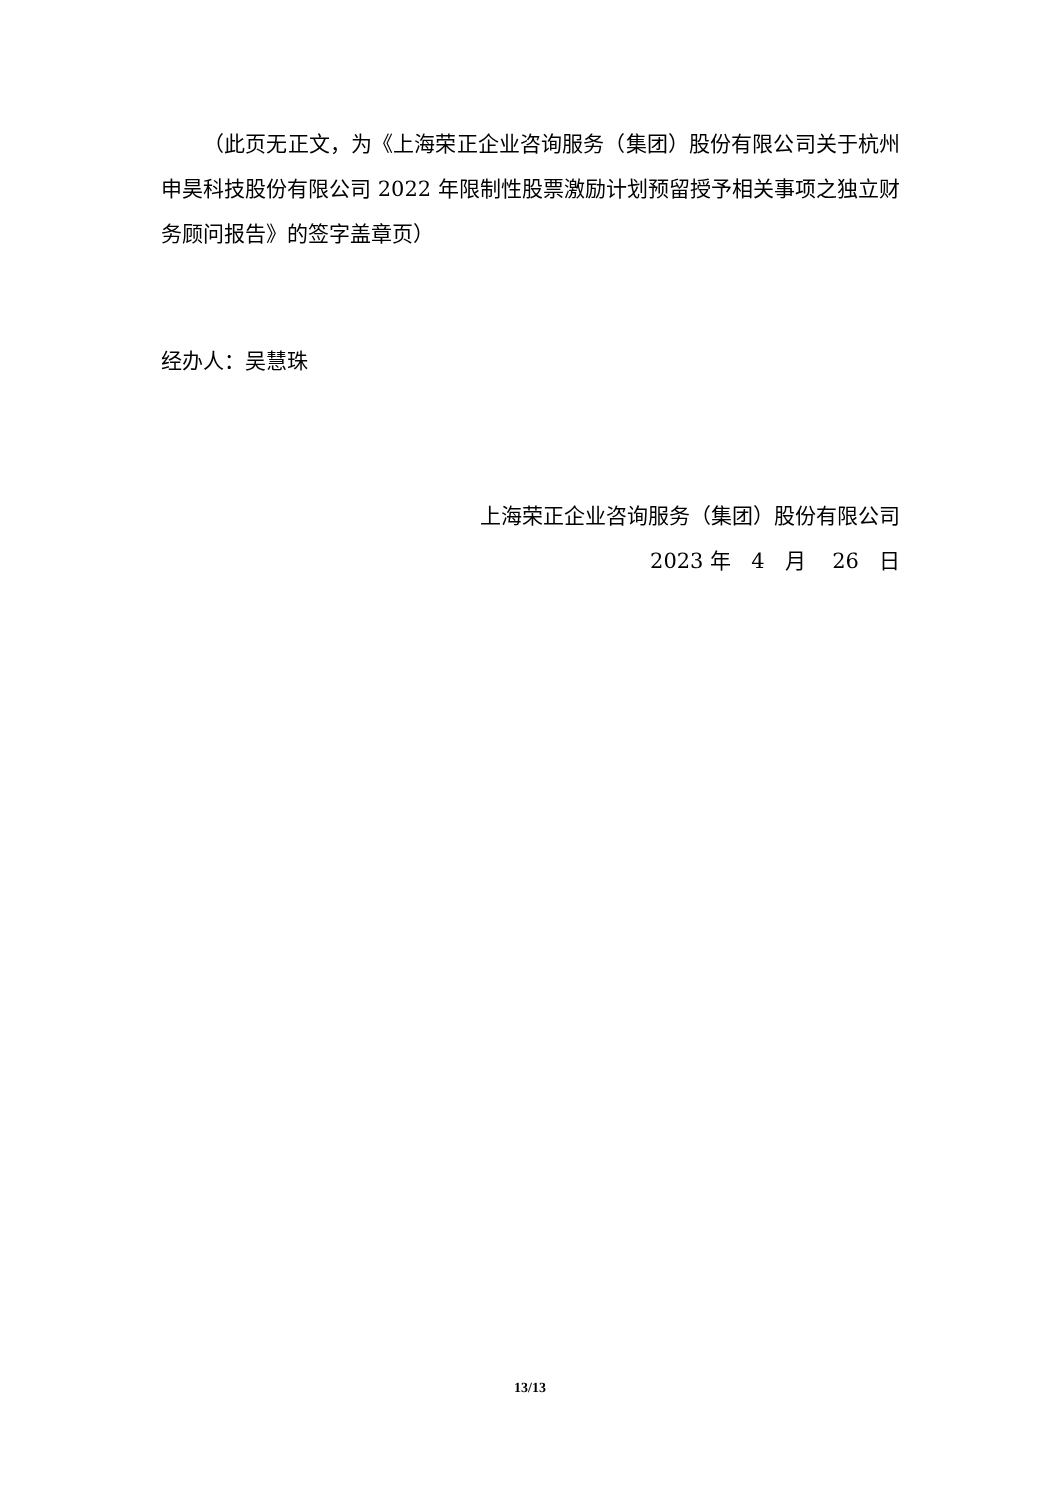（此页无正文，为《上海荣正企业咨询服务（集团）股份有限公司关于杭州申昊科技股份有限公司 2022 年限制性股票激励计划预留授予相关事项之独立财务顾问报告》的签字盖章页）
经办人：吴慧珠
上海荣正企业咨询服务（集团）股份有限公司
2023 年 4 月 26 日
13/13